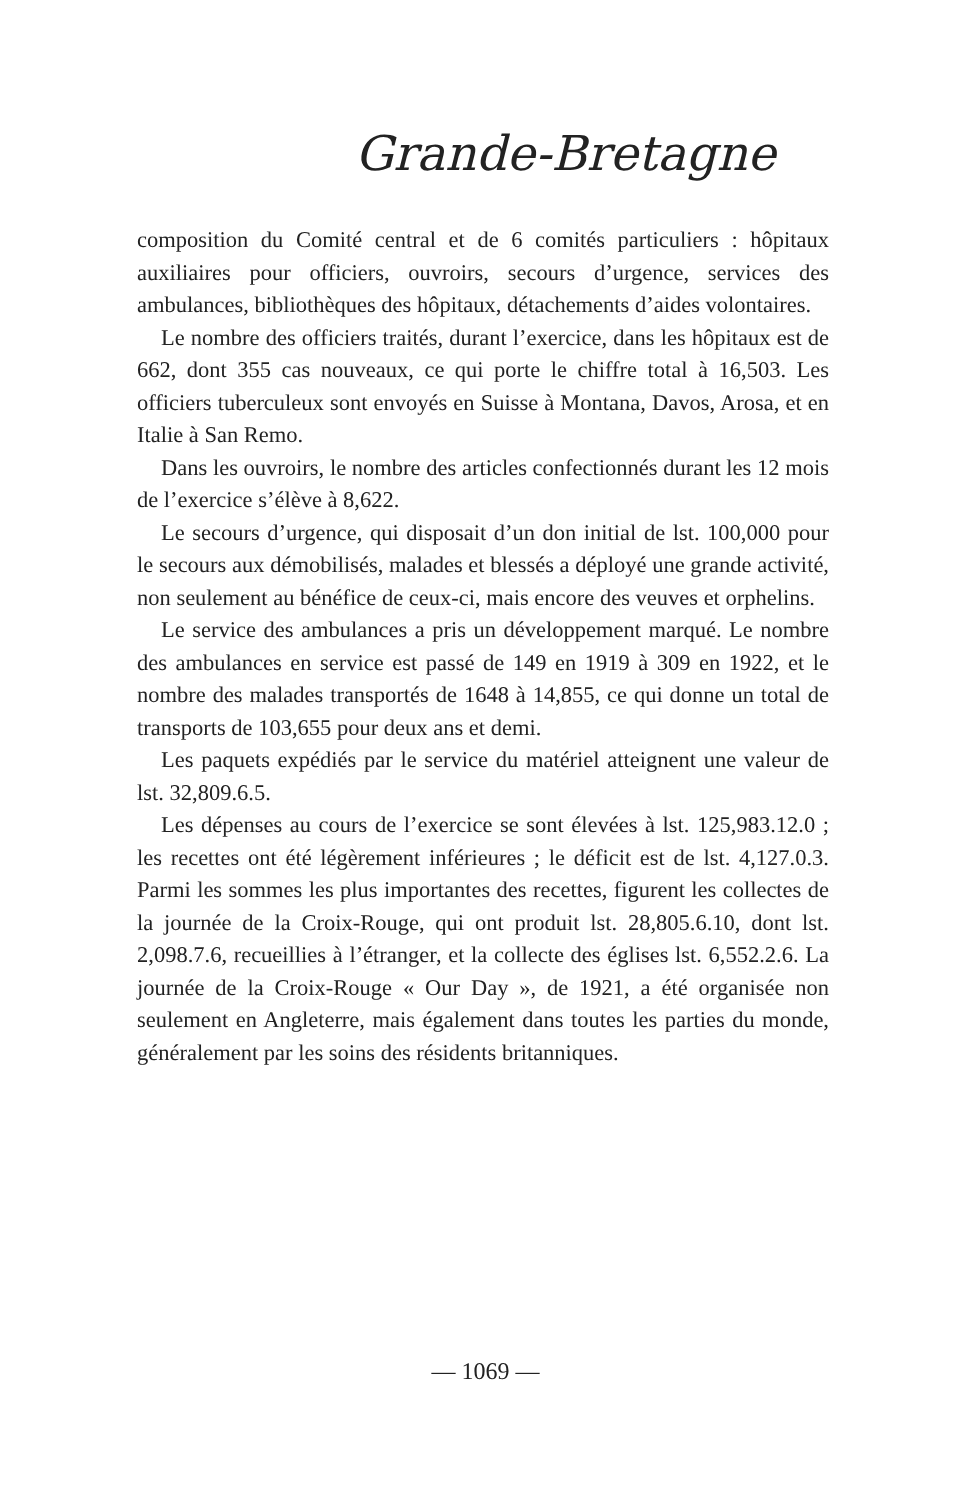Grande-Bretagne
composition du Comité central et de 6 comités particuliers : hôpitaux auxiliaires pour officiers, ouvroirs, secours d’urgence, services des ambulances, bibliothèques des hôpitaux, détachements d’aides volontaires.
Le nombre des officiers traités, durant l’exercice, dans les hôpitaux est de 662, dont 355 cas nouveaux, ce qui porte le chiffre total à 16,503. Les officiers tuberculeux sont envoyés en Suisse à Montana, Davos, Arosa, et en Italie à San Remo.
Dans les ouvroirs, le nombre des articles confectionnés durant les 12 mois de l’exercice s’élève à 8,622.
Le secours d’urgence, qui disposait d’un don initial de lst. 100,000 pour le secours aux démobilisés, malades et blessés a déployé une grande activité, non seulement au bénéfice de ceux-ci, mais encore des veuves et orphelins.
Le service des ambulances a pris un développement marqué. Le nombre des ambulances en service est passé de 149 en 1919 à 309 en 1922, et le nombre des malades transportés de 1648 à 14,855, ce qui donne un total de transports de 103,655 pour deux ans et demi.
Les paquets expédiés par le service du matériel atteignent une valeur de lst. 32,809.6.5.
Les dépenses au cours de l’exercice se sont élevées à lst. 125,983.12.0 ; les recettes ont été légèrement inférieures ; le déficit est de lst. 4,127.0.3. Parmi les sommes les plus importantes des recettes, figurent les collectes de la journée de la Croix-Rouge, qui ont produit lst. 28,805.6.10, dont lst. 2,098.7.6, recueillies à l’étranger, et la collecte des églises lst. 6,552.2.6. La journée de la Croix-Rouge « Our Day », de 1921, a été organisée non seulement en Angleterre, mais également dans toutes les parties du monde, généralement par les soins des résidents britanniques.
— 1069 —